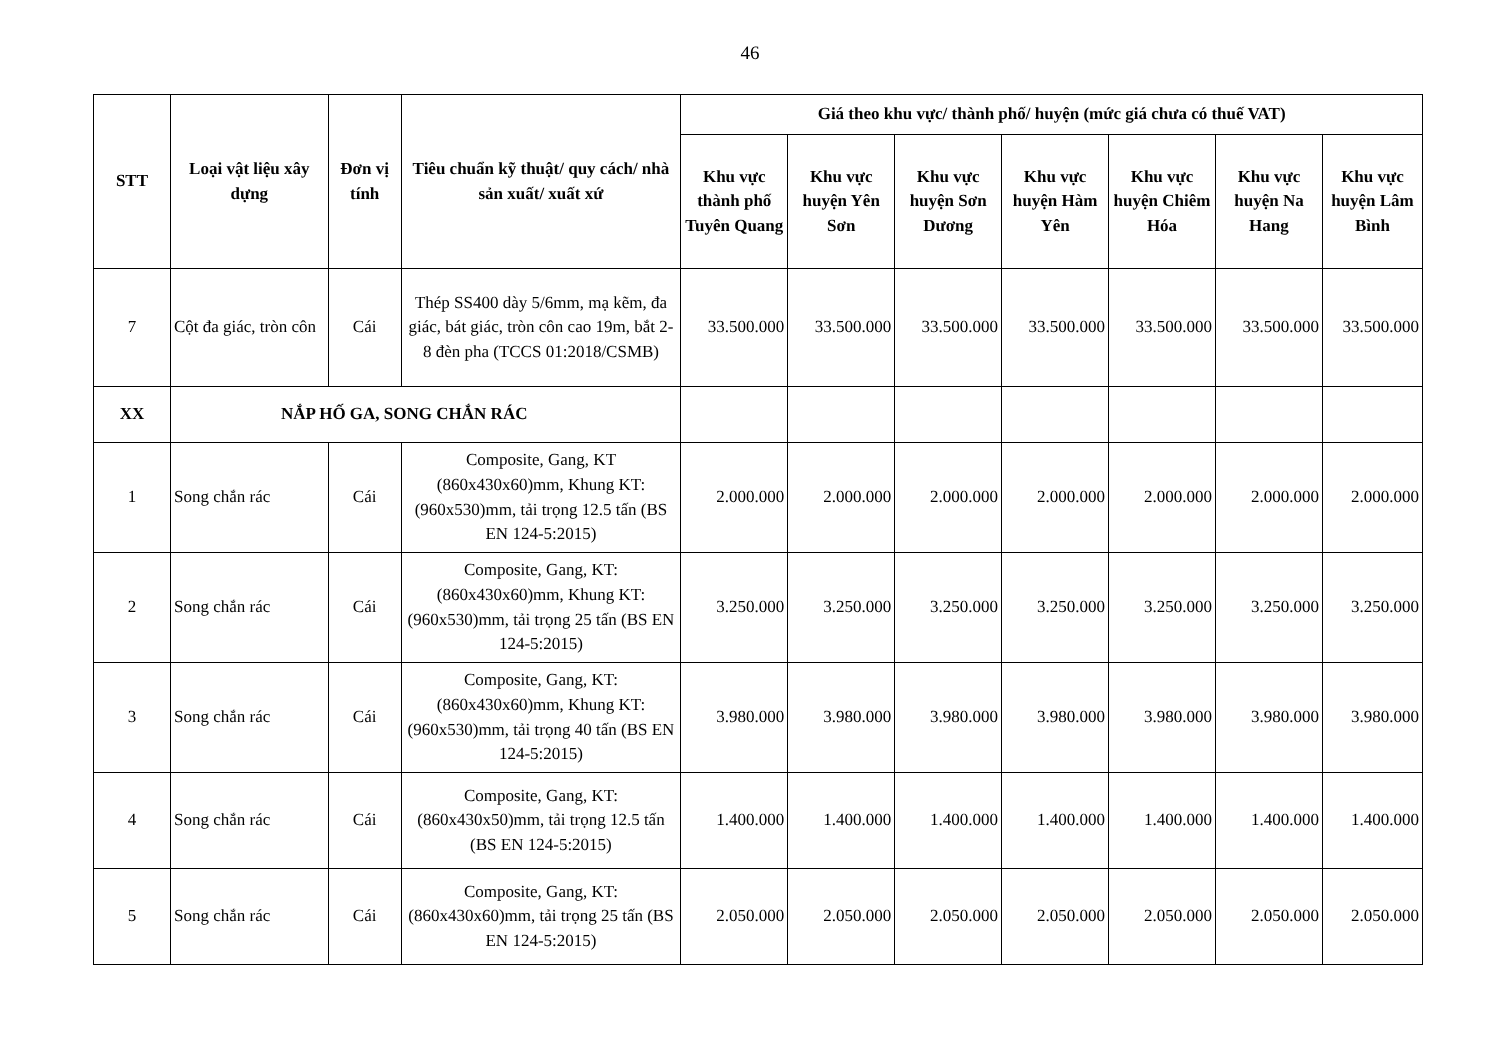46
| STT | Loại vật liệu xây dựng | Đơn vị tính | Tiêu chuẩn kỹ thuật/ quy cách/ nhà sản xuất/ xuất xứ | Giá theo khu vực/ thành phố/ huyện (mức giá chưa có thuế VAT) | | | | | | |
| --- | --- | --- | --- | --- | --- | --- | --- | --- | --- | --- |
| | | | | Khu vực thành phố Tuyên Quang | Khu vực huyện Yên Sơn | Khu vực huyện Sơn Dương | Khu vực huyện Hàm Yên | Khu vực huyện Chiêm Hóa | Khu vực huyện Na Hang | Khu vực huyện Lâm Bình |
| 7 | Cột đa giác, tròn côn | Cái | Thép SS400 dày 5/6mm, mạ kẽm, đa giác, bát giác, tròn côn cao 19m, bắt 2-8 đèn pha (TCCS 01:2018/CSMB) | 33.500.000 | 33.500.000 | 33.500.000 | 33.500.000 | 33.500.000 | 33.500.000 | 33.500.000 |
| XX | NẮP HỐ GA, SONG CHẮN RÁC | | | | | | | | | |
| 1 | Song chắn rác | Cái | Composite, Gang, KT (860x430x60)mm, Khung KT: (960x530)mm, tải trọng 12.5 tấn (BS EN 124-5:2015) | 2.000.000 | 2.000.000 | 2.000.000 | 2.000.000 | 2.000.000 | 2.000.000 | 2.000.000 |
| 2 | Song chắn rác | Cái | Composite, Gang, KT: (860x430x60)mm, Khung KT: (960x530)mm, tải trọng 25 tấn (BS EN 124-5:2015) | 3.250.000 | 3.250.000 | 3.250.000 | 3.250.000 | 3.250.000 | 3.250.000 | 3.250.000 |
| 3 | Song chắn rác | Cái | Composite, Gang, KT: (860x430x60)mm, Khung KT: (960x530)mm, tải trọng 40 tấn (BS EN 124-5:2015) | 3.980.000 | 3.980.000 | 3.980.000 | 3.980.000 | 3.980.000 | 3.980.000 | 3.980.000 |
| 4 | Song chắn rác | Cái | Composite, Gang, KT: (860x430x50)mm, tải trọng 12.5 tấn (BS EN 124-5:2015) | 1.400.000 | 1.400.000 | 1.400.000 | 1.400.000 | 1.400.000 | 1.400.000 | 1.400.000 |
| 5 | Song chắn rác | Cái | Composite, Gang, KT: (860x430x60)mm, tải trọng 25 tấn (BS EN 124-5:2015) | 2.050.000 | 2.050.000 | 2.050.000 | 2.050.000 | 2.050.000 | 2.050.000 | 2.050.000 |